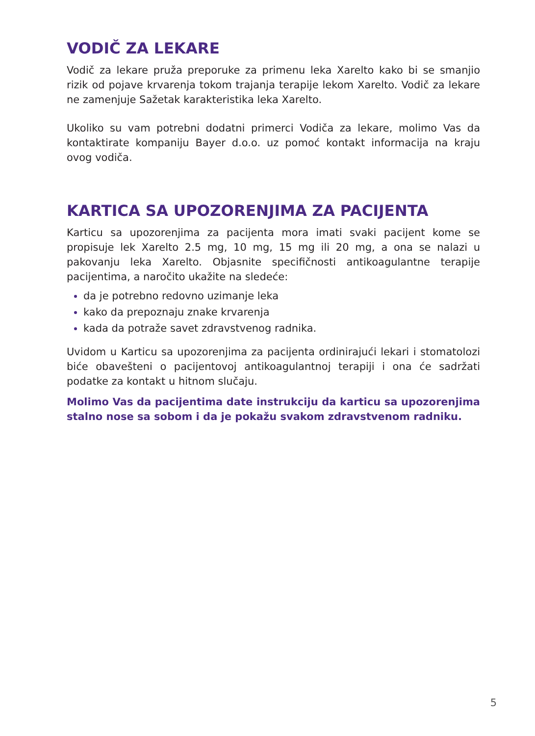VODIČ ZA LEKARE
Vodič za lekare pruža preporuke za primenu leka Xarelto kako bi se smanjio rizik od pojave krvarenja tokom trajanja terapije lekom Xarelto. Vodič za lekare ne zamenjuje Sažetak karakteristika leka Xarelto.
Ukoliko su vam potrebni dodatni primerci Vodiča za lekare, molimo Vas da kontaktirate kompaniju Bayer d.o.o. uz pomoć kontakt informacija na kraju ovog vodiča.
KARTICA SA UPOZORENJIMA ZA PACIJENTA
Karticu sa upozorenjima za pacijenta mora imati svaki pacijent kome se propisuje lek Xarelto 2.5 mg, 10 mg, 15 mg ili 20 mg, a ona se nalazi u pakovanju leka Xarelto. Objasnite specifičnosti antikoagulantne terapije pacijentima, a naročito ukažite na sledeće:
da je potrebno redovno uzimanje leka
kako da prepoznaju znake krvarenja
kada da potraže savet zdravstvenog radnika.
Uvidom u Karticu sa upozorenjima za pacijenta ordinirajući lekari i stomatolozi biće obavešteni o pacijentovoj antikoagulantnoj terapiji i ona će sadržati podatke za kontakt u hitnom slučaju.
Molimo Vas da pacijentima date instrukciju da karticu sa upozorenjima stalno nose sa sobom i da je pokažu svakom zdravstvenom radniku.
5